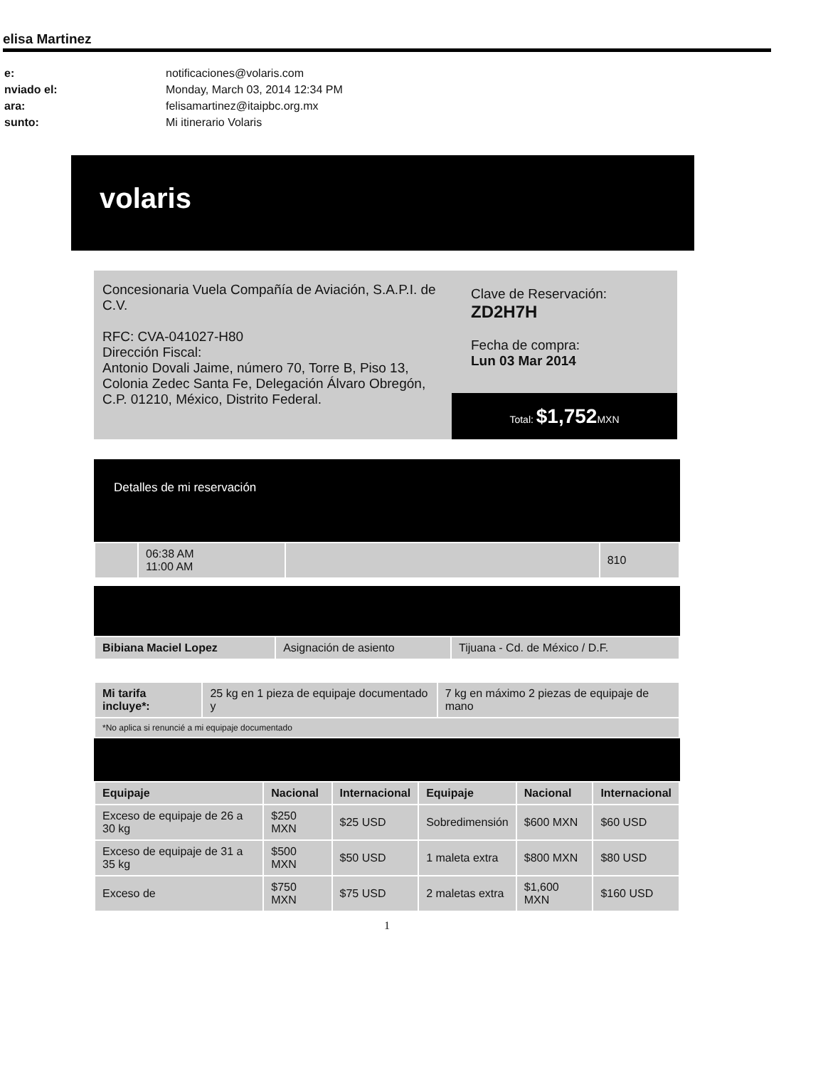elisa Martinez
| e: | notificaciones@volaris.com |
| nviado el: | Monday, March 03, 2014 12:34 PM |
| ara: | felisamartinez@itaipbc.org.mx |
| sunto: | Mi itinerario Volaris |
volaris
Concesionaria Vuela Compañía de Aviación, S.A.P.I. de C.V.
RFC: CVA-041027-H80
Dirección Fiscal:
Antonio Dovali Jaime, número 70, Torre B, Piso 13, Colonia Zedec Santa Fe, Delegación Álvaro Obregón, C.P. 01210, México, Distrito Federal.
Clave de Reservación:
ZD2H7H
Fecha de compra:
Lun 03 Mar 2014
Total: $1,752 MXN
Detalles de mi reservación
| | 06:38 AM 11:00 AM | | 810 |
| Bibiana Maciel Lopez | Asignación de asiento | Tijuana - Cd. de México / D.F. |
| Mi tarifa incluye*: | 25 kg en 1 pieza de equipaje documentado y | 7 kg en máximo 2 piezas de equipaje de mano |
| *No aplica si renuncié a mi equipaje documentado | | |
| Equipaje | Nacional | Internacional | Equipaje | Nacional | Internacional |
| --- | --- | --- | --- | --- | --- |
| Exceso de equipaje de 26 a 30 kg | $250 MXN | $25 USD | Sobredimensión | $600 MXN | $60 USD |
| Exceso de equipaje de 31 a 35 kg | $500 MXN | $50 USD | 1 maleta extra | $800 MXN | $80 USD |
| Exceso de | $750 MXN | $75 USD | 2 maletas extra | $1,600 MXN | $160 USD |
1